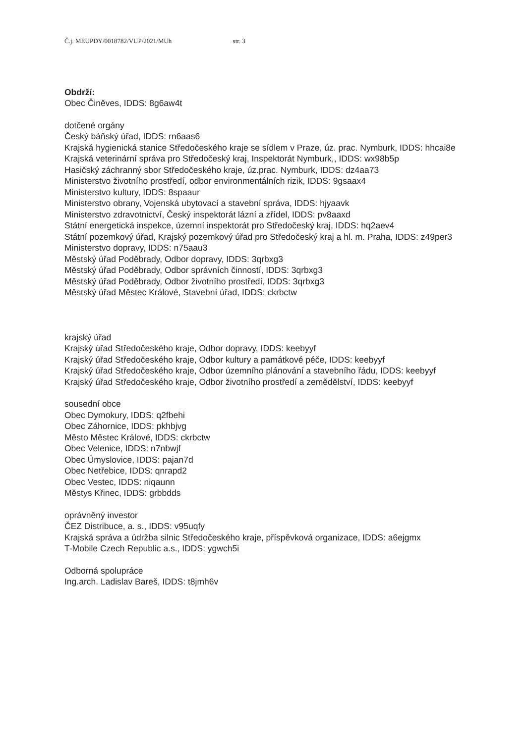Č.j. MEUPDY/0018782/VUP/2021/MUh str. 3
Obdrží:
Obec Činěves, IDDS: 8g6aw4t
dotčené orgány
Český báňský úřad, IDDS: rn6aas6
Krajská hygienická stanice Středočeského kraje se sídlem v Praze, úz. prac. Nymburk, IDDS: hhcai8e
Krajská veterinární správa pro Středočeský kraj, Inspektorát Nymburk,, IDDS: wx98b5p
Hasičský záchranný sbor Středočeského kraje, úz.prac. Nymburk, IDDS: dz4aa73
Ministerstvo životního prostředí, odbor environmentálních rizik, IDDS: 9gsaax4
Ministerstvo kultury, IDDS: 8spaaur
Ministerstvo obrany, Vojenská ubytovací a stavební správa, IDDS: hjyaavk
Ministerstvo zdravotnictví, Český inspektorát lázní a zřídel, IDDS: pv8aaxd
Státní energetická inspekce, územní inspektorát pro Středočeský kraj, IDDS: hq2aev4
Státní pozemkový úřad, Krajský pozemkový úřad pro Středočeský kraj a hl. m. Praha, IDDS: z49per3
Ministerstvo dopravy, IDDS: n75aau3
Městský úřad Poděbrady, Odbor dopravy, IDDS: 3qrbxg3
Městský úřad Poděbrady, Odbor správních činností, IDDS: 3qrbxg3
Městský úřad Poděbrady, Odbor životního prostředí, IDDS: 3qrbxg3
Městský úřad Městec Králové, Stavební úřad, IDDS: ckrbctw
krajský úřad
Krajský úřad Středočeského kraje, Odbor dopravy, IDDS: keebyyf
Krajský úřad Středočeského kraje, Odbor kultury a památkové péče, IDDS: keebyyf
Krajský úřad Středočeského kraje, Odbor územního plánování a stavebního řádu, IDDS: keebyyf
Krajský úřad Středočeského kraje, Odbor životního prostředí a zemědělství, IDDS: keebyyf
sousední obce
Obec Dymokury, IDDS: q2fbehi
Obec Záhornice, IDDS: pkhbjvg
Město Městec Králové, IDDS: ckrbctw
Obec Velenice, IDDS: n7nbwjf
Obec Úmyslovice, IDDS: pajan7d
Obec Netřebice, IDDS: qnrapd2
Obec Vestec, IDDS: niqaunn
Městys Křinec, IDDS: grbbdds
oprávněný investor
ČEZ Distribuce, a. s., IDDS: v95uqfy
Krajská správa a údržba silnic Středočeského kraje, příspěvková organizace, IDDS: a6ejgmx
T-Mobile Czech Republic a.s., IDDS: ygwch5i
Odborná spolupráce
Ing.arch. Ladislav Bareš, IDDS: t8jmh6v